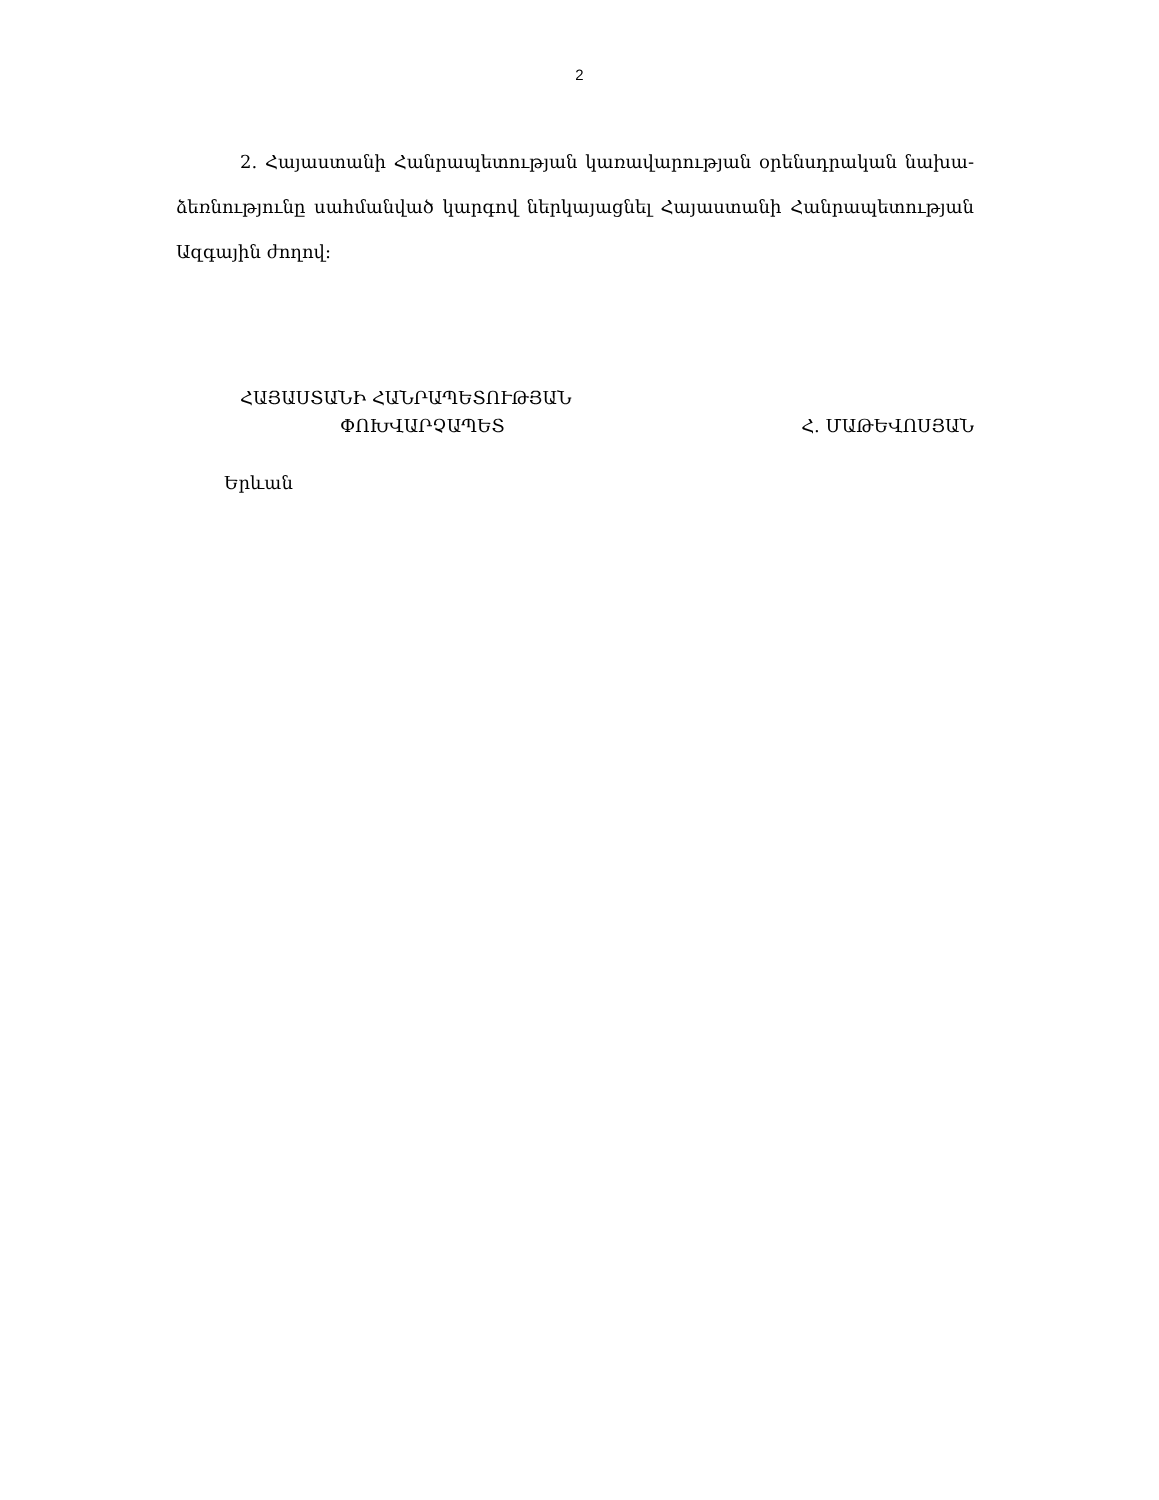2
2. Հայաստանի Հանրապետության կառավարության օրենսդրական նախա-ձեռնությունը սահմանված կարգով ներկայացնել Հայաստանի Հանրապետության Ազգային ժողով:
ՀԱՅԱՍՏԱՆԻ ՀԱՆՐԱՊԵՏՈՒԹՅԱՆ
ՓՈԽՎԱՐՉԱՊԵՏ Հ. ՄԱԹԵՎՈՍՅԱՆ
Երևան